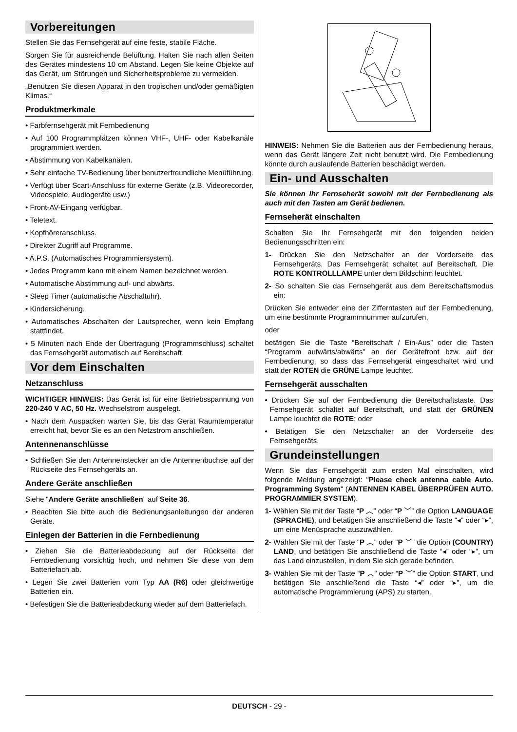Vorbereitungen
Stellen Sie das Fernsehgerät auf eine feste, stabile Fläche.
Sorgen Sie für ausreichende Belüftung. Halten Sie nach allen Seiten des Gerätes mindestens 10 cm Abstand. Legen Sie keine Objekte auf das Gerät, um Störungen und Sicherheitsprobleme zu vermeiden.
„Benutzen Sie diesen Apparat in den tropischen und/oder gemäßigten Klimas.“
Produktmerkmale
• Farbfernsehgerät mit Fernbedienung
• Auf 100 Programmplätzen können VHF-, UHF- oder Kabelkanäle programmiert werden.
• Abstimmung von Kabelkanälen.
• Sehr einfache TV-Bedienung über benutzerfreundliche Menüführung.
• Verfügt über Scart-Anschluss für externe Geräte (z.B. Videorecorder, Videospiele, Audiogeräte usw.)
• Front-AV-Eingang verfügbar.
• Teletext.
• Kopfhöreranschluss.
• Direkter Zugriff auf Programme.
• A.P.S. (Automatisches Programmiersystem).
• Jedes Programm kann mit einem Namen bezeichnet werden.
• Automatische Abstimmung auf- und abwärts.
• Sleep Timer (automatische Abschaltuhr).
• Kindersicherung.
• Automatisches Abschalten der Lautsprecher, wenn kein Empfang stattfindet.
• 5 Minuten nach Ende der Übertragung (Programmschluss) schaltet das Fernsehgerät automatisch auf Bereitschaft.
Vor dem Einschalten
Netzanschluss
WICHTIGER HINWEIS: Das Gerät ist für eine Betriebsspannung von 220-240 V AC, 50 Hz. Wechselstrom ausgelegt.
• Nach dem Auspacken warten Sie, bis das Gerät Raumtemperatur erreicht hat, bevor Sie es an den Netzstrom anschließen.
Antennenanschlüsse
• Schließen Sie den Antennenstecker an die Antennenbuchse auf der Rückseite des Fernsehgeräts an.
Andere Geräte anschließen
Siehe “Andere Geräte anschließen” auf Seite 36.
• Beachten Sie bitte auch die Bedienungsanleitungen der anderen Geräte.
Einlegen der Batterien in die Fernbedienung
• Ziehen Sie die Batterieabdeckung auf der Rückseite der Fernbedienung vorsichtig hoch, und nehmen Sie diese von dem Batteriefach ab.
• Legen Sie zwei Batterien vom Typ AA (R6) oder gleichwertige Batterien ein.
• Befestigen Sie die Batterieabdeckung wieder auf dem Batteriefach.
HINWEIS: Nehmen Sie die Batterien aus der Fernbedienung heraus, wenn das Gerät längere Zeit nicht benutzt wird. Die Fernbedienung könnte durch auslaufende Batterien beschädigt werden.
Ein- und Ausschalten
Sie können Ihr Fernseherät sowohl mit der Fernbedienung als auch mit den Tasten am Gerät bedienen.
Fernseherät einschalten
Schalten Sie Ihr Fernsehgerät mit den folgenden beiden Bedienungsschritten ein:
1- Drücken Sie den Netzschalter an der Vorderseite des Fernsehgeräts. Das Fernsehgerät schaltet auf Bereitschaft. Die ROTE KONTROLLLAMPE unter dem Bildschirm leuchtet.
2- So schalten Sie das Fernsehgerät aus dem Bereitschaftsmodus ein:
Drücken Sie entweder eine der Zifferntasten auf der Fernbedienung, um eine bestimmte Programmnummer aufzurufen,
oder
betätigen Sie die Taste “Bereitschaft / Ein-Aus” oder die Tasten “Programm aufwärts/abwärts” an der Gerätefront bzw. auf der Fernbedienung, so dass das Fernsehgerät eingeschaltet wird und statt der ROTEN die GRÜNE Lampe leuchtet.
Fernsehgerät ausschalten
• Drücken Sie auf der Fernbedienung die Bereitschaftstaste. Das Fernsehgerät schaltet auf Bereitschaft, und statt der GRÜNEN Lampe leuchtet die ROTE; oder
• Betätigen Sie den Netzschalter an der Vorderseite des Fernsehgeräts.
Grundeinstellungen
Wenn Sie das Fernsehgerät zum ersten Mal einschalten, wird folgende Meldung angezeigt: "Please check antenna cable Auto. Programming System" (ANTENNEN KABEL ÜBERPRÜFEN AUTO. PROGRAMMIER SYSTEM).
1- Wählen Sie mit der Taste “P ︿” oder “P ﹀” die Option LANGUAGE (SPRACHE), und betätigen Sie anschließend die Taste “◂” oder “▸”, um eine Menüsprache auszuwählen.
2- Wählen Sie mit der Taste “P ︿” oder “P ﹀” die Option (COUNTRY) LAND, und betätigen Sie anschließend die Taste “◂” oder “▸”, um das Land einzustellen, in dem Sie sich gerade befinden.
3- Wählen Sie mit der Taste “P ︿” oder “P ﹀” die Option START, und betätigen Sie anschließend die Taste “◂” oder “▸”, um die automatische Programmierung (APS) zu starten.
DEUTSCH - 29 -